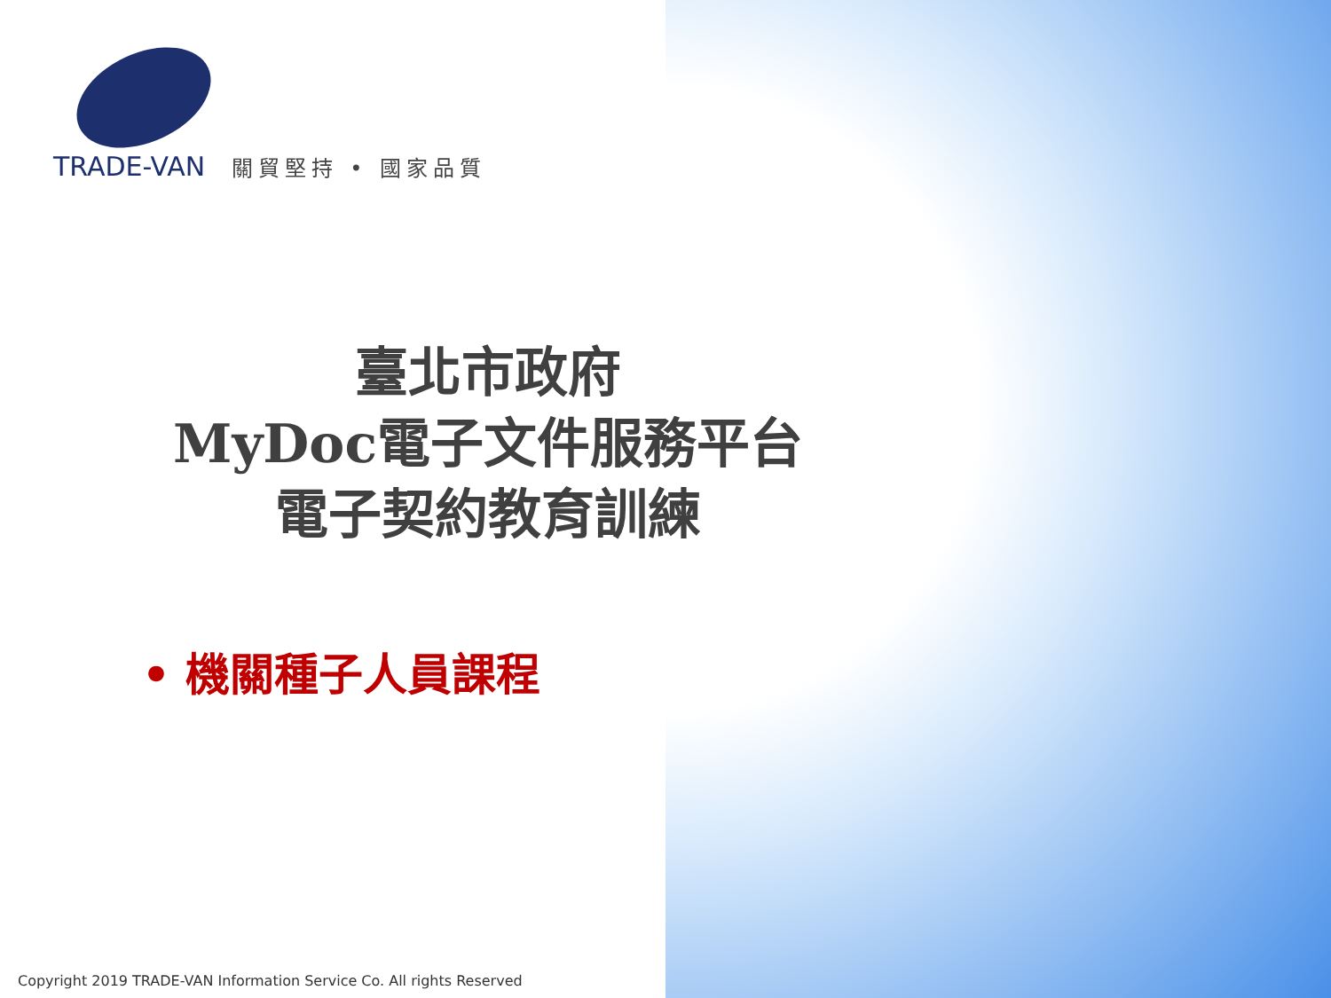TRADE-VAN 關貿堅持 • 國家品質
臺北市政府
MyDoc電子文件服務平台
電子契約教育訓練
• 機關種子人員課程
Copyright 2019 TRADE-VAN Information Service Co. All rights Reserved